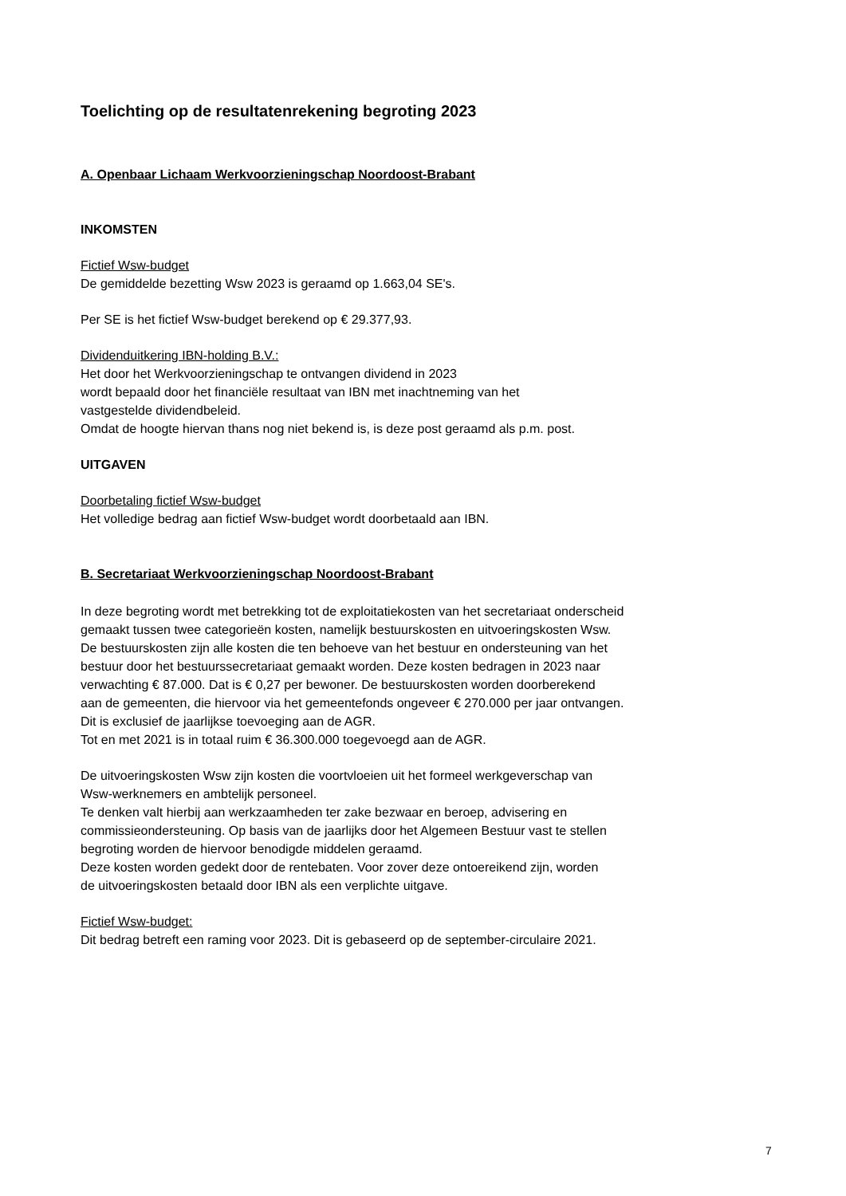Toelichting op de resultatenrekening begroting 2023
A. Openbaar Lichaam Werkvoorzieningschap Noordoost-Brabant
INKOMSTEN
Fictief Wsw-budget
De gemiddelde bezetting Wsw 2023 is geraamd op 1.663,04 SE's.
Per SE is het fictief Wsw-budget berekend op € 29.377,93.
Dividenduitkering IBN-holding B.V.:
Het door het Werkvoorzieningschap te ontvangen dividend in 2023
wordt bepaald door het financiële resultaat van IBN met inachtneming van het
vastgestelde dividendbeleid.
Omdat de hoogte hiervan thans nog niet bekend is, is deze post geraamd als p.m. post.
UITGAVEN
Doorbetaling fictief Wsw-budget
Het volledige bedrag aan fictief Wsw-budget wordt doorbetaald aan IBN.
B. Secretariaat Werkvoorzieningschap Noordoost-Brabant
In deze begroting wordt met betrekking tot de exploitatiekosten van het secretariaat onderscheid
gemaakt tussen twee categorieën kosten, namelijk bestuurskosten en uitvoeringskosten Wsw.
De bestuurskosten zijn alle kosten die ten behoeve van het bestuur en ondersteuning van het
bestuur door het bestuurssecretariaat gemaakt worden. Deze kosten bedragen in 2023 naar
verwachting € 87.000. Dat is € 0,27 per bewoner. De bestuurskosten worden doorberekend
aan de gemeenten, die hiervoor via het gemeentefonds ongeveer € 270.000 per jaar ontvangen.
Dit is exclusief de jaarlijkse toevoeging aan de AGR.
Tot en met 2021 is in totaal ruim € 36.300.000 toegevoegd aan de AGR.
De uitvoeringskosten Wsw zijn kosten die voortvloeien uit het formeel werkgeverschap van
Wsw-werknemers en ambtelijk personeel.
Te denken valt hierbij aan werkzaamheden ter zake bezwaar en beroep, advisering en
commissieondersteuning. Op basis van de jaarlijks door het Algemeen Bestuur vast te stellen
begroting worden de hiervoor benodigde middelen geraamd.
Deze kosten worden gedekt door de rentebaten. Voor zover deze ontoereikend zijn, worden
de uitvoeringskosten betaald door IBN als een verplichte uitgave.
Fictief Wsw-budget:
Dit bedrag betreft een raming voor 2023. Dit is gebaseerd op de september-circulaire 2021.
7